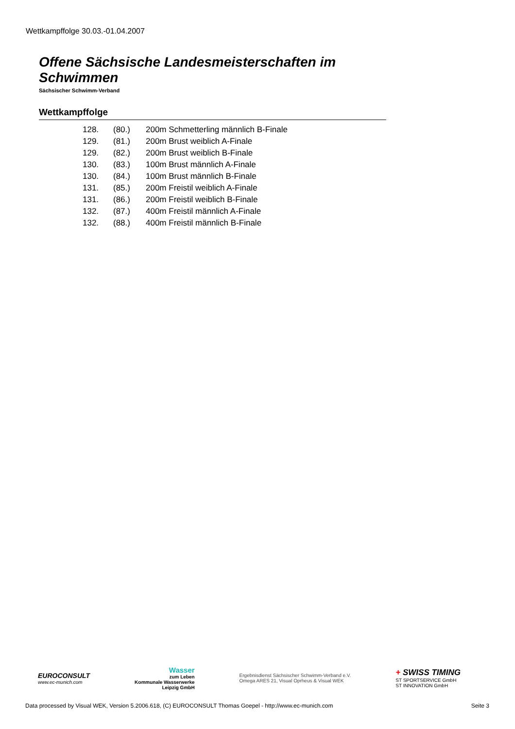Wettkampffolge 30.03.-01.04.2007
Offene Sächsische Landesmeisterschaften im Schwimmen
Sächsischer Schwimm-Verband
Wettkampffolge
| 128. | (80.) | 200m Schmetterling männlich B-Finale |
| 129. | (81.) | 200m Brust weiblich A-Finale |
| 129. | (82.) | 200m Brust weiblich B-Finale |
| 130. | (83.) | 100m Brust männlich A-Finale |
| 130. | (84.) | 100m Brust männlich B-Finale |
| 131. | (85.) | 200m Freistil weiblich A-Finale |
| 131. | (86.) | 200m Freistil weiblich B-Finale |
| 132. | (87.) | 400m Freistil männlich A-Finale |
| 132. | (88.) | 400m Freistil männlich B-Finale |
EUROCONSULT
www.ec-munich.com
Wasser
zum Leben
Kommunale Wasserwerke
Leipzig GmbH
Ergebnisdienst Sächsischer Schwimm-Verband e.V.
Omega ARES 21, Visual Oprheus & Visual WEK
+ SWISS TIMING
ST SPORTSERVICE GmbH
ST INNOVATION GmbH
Data processed by Visual WEK, Version 5.2006.618, (C) EUROCONSULT Thomas Goepel - http://www.ec-munich.com Seite 3